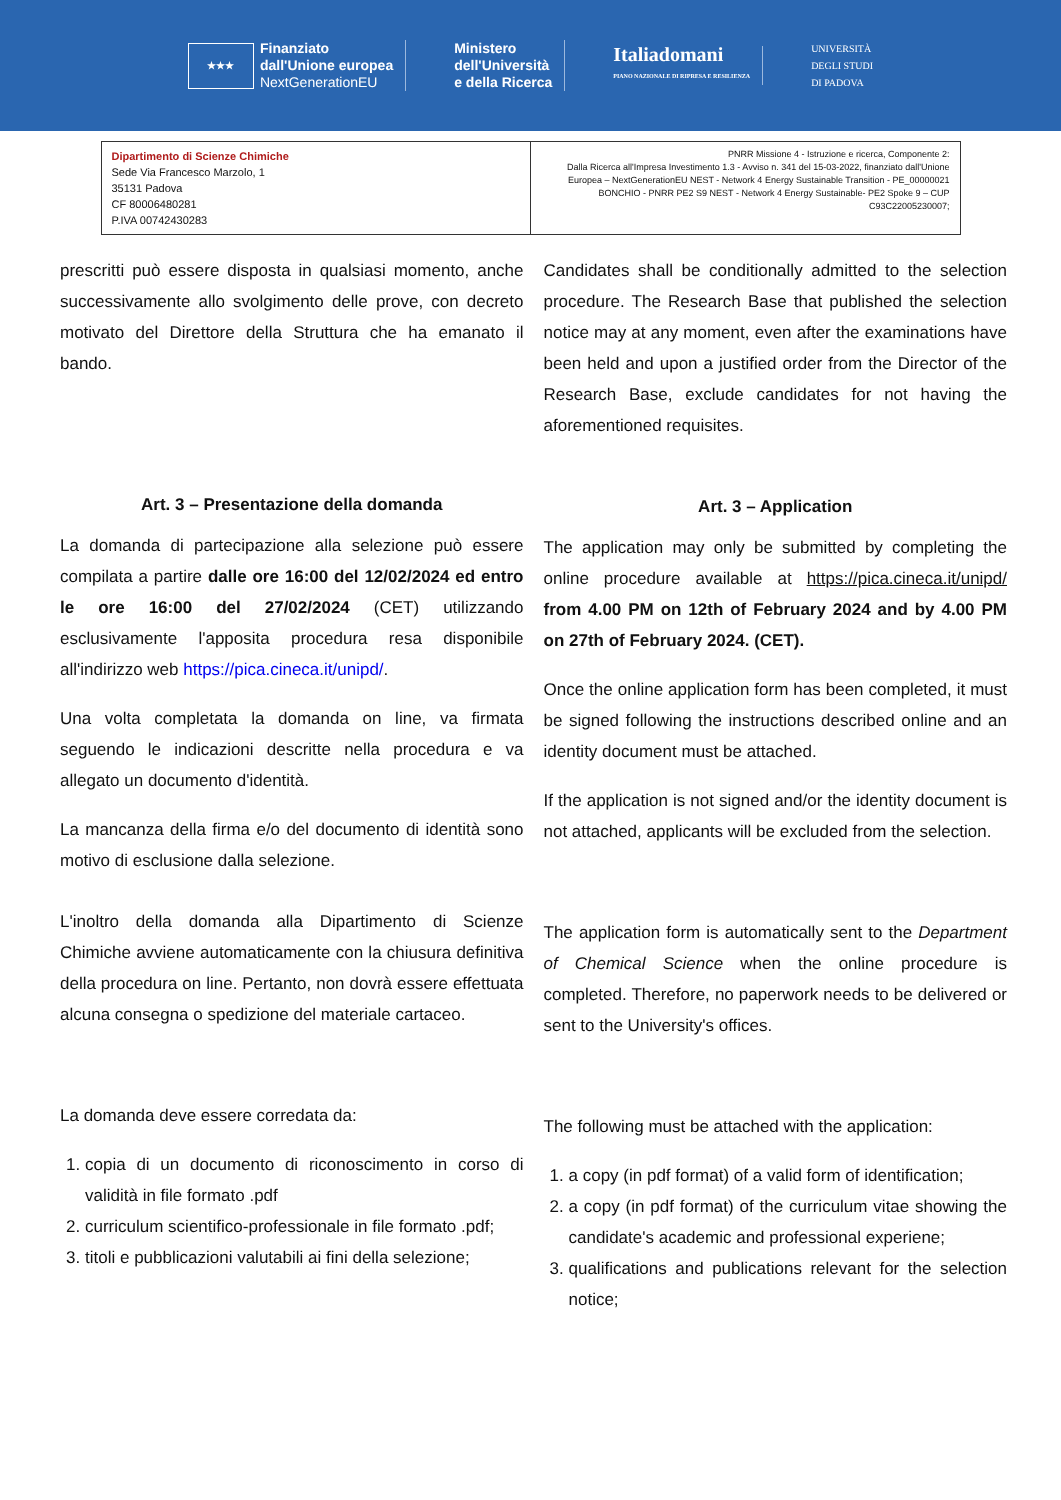★★★ Finanziato
dall'Unione europea
NextGenerationEU
Ministero
dell'Università
e della Ricerca
Italiadomani
PIANO NAZIONALE DI RIPRESA E RESILIENZA
UNIVERSITÀ
DEGLI STUDI
DI PADOVA
| Dipartimento di Scienze Chimiche Sede Via Francesco Marzolo, 1 35131 Padova CF 80006480281 P.IVA 00742430283 | PNRR Missione 4 - Istruzione e ricerca, Componente 2: Dalla Ricerca all'Impresa Investimento 1.3 - Avviso n. 341 del 15-03-2022, finanziato dall'Unione Europea – NextGenerationEU NEST - Network 4 Energy Sustainable Transition - PE_00000021 BONCHIO - PNRR PE2 S9 NEST - Network 4 Energy Sustainable- PE2 Spoke 9 – CUP C93C22005230007; |
prescritti può essere disposta in qualsiasi momento, anche successivamente allo svolgimento delle prove, con decreto motivato del Direttore della Struttura che ha emanato il bando.
Art. 3 – Presentazione della domanda
La domanda di partecipazione alla selezione può essere compilata a partire dalle ore 16:00 del 12/02/2024 ed entro le ore 16:00 del 27/02/2024 (CET) utilizzando esclusivamente l'apposita procedura resa disponibile all'indirizzo web https://pica.cineca.it/unipd/.
Una volta completata la domanda on line, va firmata seguendo le indicazioni descritte nella procedura e va allegato un documento d'identità.
La mancanza della firma e/o del documento di identità sono motivo di esclusione dalla selezione.
L'inoltro della domanda alla Dipartimento di Scienze Chimiche avviene automaticamente con la chiusura definitiva della procedura on line. Pertanto, non dovrà essere effettuata alcuna consegna o spedizione del materiale cartaceo.
La domanda deve essere corredata da:
1. copia di un documento di riconoscimento in corso di validità in file formato .pdf
2. curriculum scientifico-professionale in file formato .pdf;
3. titoli e pubblicazioni valutabili ai fini della selezione;
Candidates shall be conditionally admitted to the selection procedure. The Research Base that published the selection notice may at any moment, even after the examinations have been held and upon a justified order from the Director of the Research Base, exclude candidates for not having the aforementioned requisites.
Art. 3 – Application
The application may only be submitted by completing the online procedure available at https://pica.cineca.it/unipd/ from 4.00 PM on 12th of February 2024 and by 4.00 PM on 27th of February 2024. (CET).
Once the online application form has been completed, it must be signed following the instructions described online and an identity document must be attached.
If the application is not signed and/or the identity document is not attached, applicants will be excluded from the selection.
The application form is automatically sent to the Department of Chemical Science when the online procedure is completed. Therefore, no paperwork needs to be delivered or sent to the University's offices.
The following must be attached with the application:
1. a copy (in pdf format) of a valid form of identification;
2. a copy (in pdf format) of the curriculum vitae showing the candidate's academic and professional experiene;
3. qualifications and publications relevant for the selection notice;